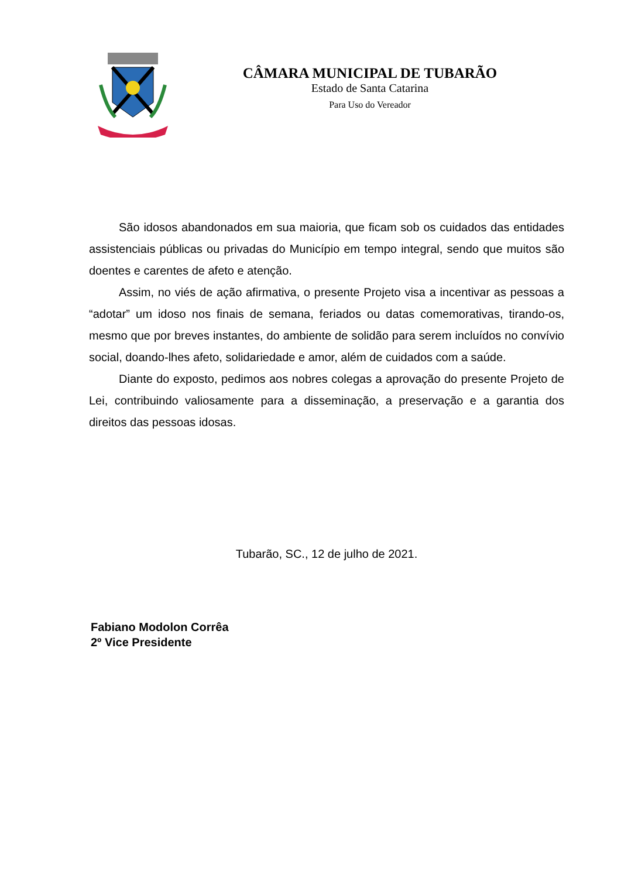CÂMARA MUNICIPAL DE TUBARÃO
Estado de Santa Catarina
Para Uso do Vereador
São idosos abandonados em sua maioria, que ficam sob os cuidados das entidades assistenciais públicas ou privadas do Município em tempo integral, sendo que muitos são doentes e carentes de afeto e atenção.
Assim, no viés de ação afirmativa, o presente Projeto visa a incentivar as pessoas a “adotar” um idoso nos finais de semana, feriados ou datas comemorativas, tirando-os, mesmo que por breves instantes, do ambiente de solidão para serem incluídos no convívio social, doando-lhes afeto, solidariedade e amor, além de cuidados com a saúde.
Diante do exposto, pedimos aos nobres colegas a aprovação do presente Projeto de Lei, contribuindo valiosamente para a disseminação, a preservação e a garantia dos direitos das pessoas idosas.
Tubarão, SC., 12 de julho de 2021.
Fabiano Modolon Corrêa
2º Vice Presidente